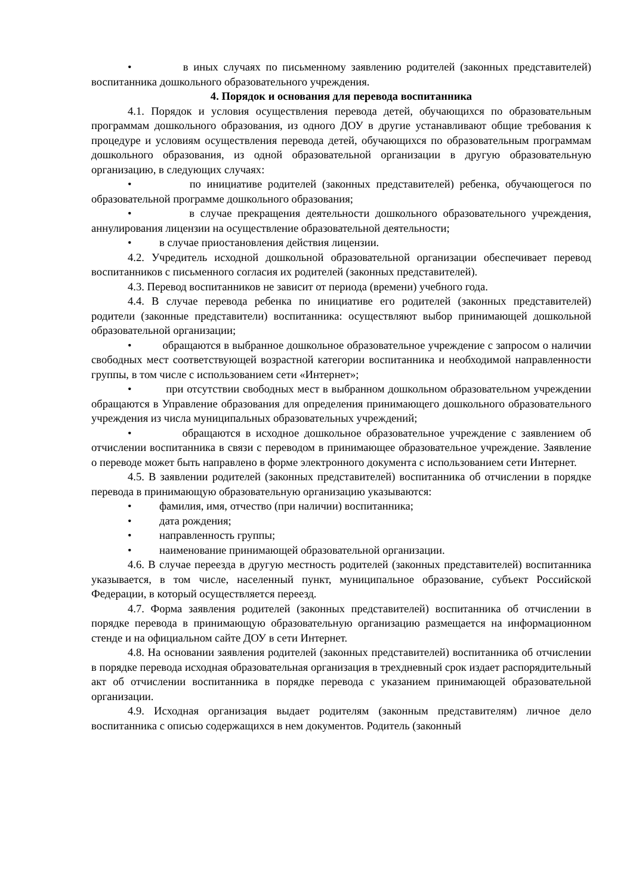• в иных случаях по письменному заявлению родителей (законных представителей) воспитанника дошкольного образовательного учреждения.
4. Порядок и основания для перевода воспитанника
4.1. Порядок и условия осуществления перевода детей, обучающихся по образовательным программам дошкольного образования, из одного ДОУ в другие устанавливают общие требования к процедуре и условиям осуществления перевода детей, обучающихся по образовательным программам дошкольного образования, из одной образовательной организации в другую образовательную организацию, в следующих случаях:
• по инициативе родителей (законных представителей) ребенка, обучающегося по образовательной программе дошкольного образования;
• в случае прекращения деятельности дошкольного образовательного учреждения, аннулирования лицензии на осуществление образовательной деятельности;
• в случае приостановления действия лицензии.
4.2. Учредитель исходной дошкольной образовательной организации обеспечивает перевод воспитанников с письменного согласия их родителей (законных представителей).
4.3. Перевод воспитанников не зависит от периода (времени) учебного года.
4.4. В случае перевода ребенка по инициативе его родителей (законных представителей) родители (законные представители) воспитанника: осуществляют выбор принимающей дошкольной образовательной организации;
• обращаются в выбранное дошкольное образовательное учреждение с запросом о наличии свободных мест соответствующей возрастной категории воспитанника и необходимой направленности группы, в том числе с использованием сети «Интернет»;
• при отсутствии свободных мест в выбранном дошкольном образовательном учреждении обращаются в Управление образования для определения принимающего дошкольного образовательного учреждения из числа муниципальных образовательных учреждений;
• обращаются в исходное дошкольное образовательное учреждение с заявлением об отчислении воспитанника в связи с переводом в принимающее образовательное учреждение. Заявление о переводе может быть направлено в форме электронного документа с использованием сети Интернет.
4.5. В заявлении родителей (законных представителей) воспитанника об отчислении в порядке перевода в принимающую образовательную организацию указываются:
• фамилия, имя, отчество (при наличии) воспитанника;
• дата рождения;
• направленность группы;
• наименование принимающей образовательной организации.
4.6. В случае переезда в другую местность родителей (законных представителей) воспитанника указывается, в том числе, населенный пункт, муниципальное образование, субъект Российской Федерации, в который осуществляется переезд.
4.7. Форма заявления родителей (законных представителей) воспитанника об отчислении в порядке перевода в принимающую образовательную организацию размещается на информационном стенде и на официальном сайте ДОУ в сети Интернет.
4.8. На основании заявления родителей (законных представителей) воспитанника об отчислении в порядке перевода исходная образовательная организация в трехдневный срок издает распорядительный акт об отчислении воспитанника в порядке перевода с указанием принимающей образовательной организации.
4.9. Исходная организация выдает родителям (законным представителям) личное дело воспитанника с описью содержащихся в нем документов. Родитель (законный